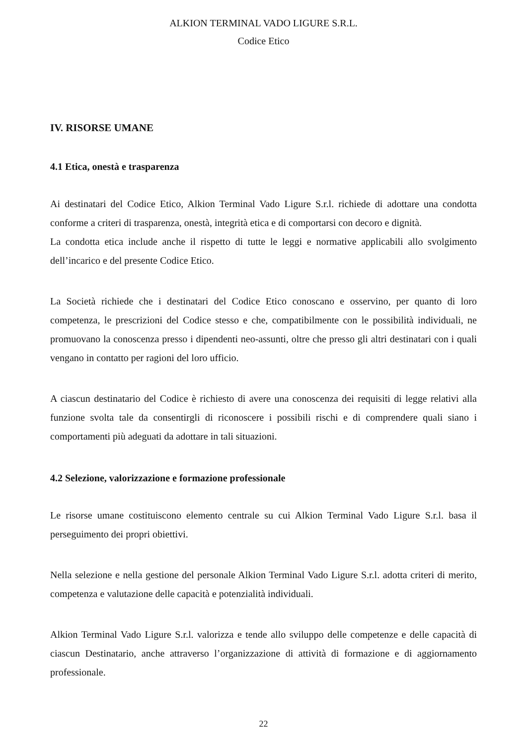ALKION TERMINAL VADO LIGURE S.R.L.
Codice Etico
IV. RISORSE UMANE
4.1 Etica, onestà e trasparenza
Ai destinatari del Codice Etico, Alkion Terminal Vado Ligure S.r.l. richiede di adottare una condotta conforme a criteri di trasparenza, onestà, integrità etica e di comportarsi con decoro e dignità.
La condotta etica include anche il rispetto di tutte le leggi e normative applicabili allo svolgimento dell’incarico e del presente Codice Etico.
La Società richiede che i destinatari del Codice Etico conoscano e osservino, per quanto di loro competenza, le prescrizioni del Codice stesso e che, compatibilmente con le possibilità individuali, ne promuovano la conoscenza presso i dipendenti neo-assunti, oltre che presso gli altri destinatari con i quali vengano in contatto per ragioni del loro ufficio.
A ciascun destinatario del Codice è richiesto di avere una conoscenza dei requisiti di legge relativi alla funzione svolta tale da consentirgli di riconoscere i possibili rischi e di comprendere quali siano i comportamenti più adeguati da adottare in tali situazioni.
4.2 Selezione, valorizzazione e formazione professionale
Le risorse umane costituiscono elemento centrale su cui Alkion Terminal Vado Ligure S.r.l. basa il perseguimento dei propri obiettivi.
Nella selezione e nella gestione del personale Alkion Terminal Vado Ligure S.r.l. adotta criteri di merito, competenza e valutazione delle capacità e potenzialità individuali.
Alkion Terminal Vado Ligure S.r.l. valorizza e tende allo sviluppo delle competenze e delle capacità di ciascun Destinatario, anche attraverso l’organizzazione di attività di formazione e di aggiornamento professionale.
22